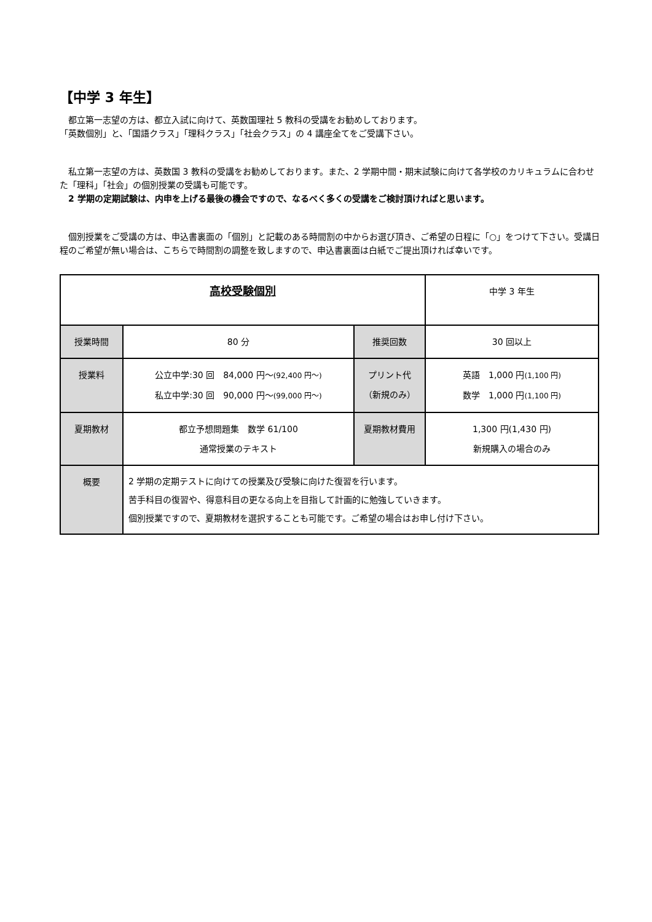【中学 3 年生】
　都立第一志望の方は、都立入試に向けて、英数国理社 5 教科の受講をお勧めしております。
「英数個別」と、「国語クラス」「理科クラス」「社会クラス」の 4 講座全てをご受講下さい。
　私立第一志望の方は、英数国 3 教科の受講をお勧めしております。また、2 学期中間・期末試験に向けて各学校のカリキュラムに合わせた「理科」「社会」の個別授業の受講も可能です。
　2 学期の定期試験は、内申を上げる最後の機会ですので、なるべく多くの受講をご検討頂ければと思います。
　個別授業をご受講の方は、申込書裏面の「個別」と記載のある時間割の中からお選び頂き、ご希望の日程に「○」をつけて下さい。受講日程のご希望が無い場合は、こちらで時間割の調整を致しますので、申込書裏面は白紙でご提出頂ければ幸いです。
| 高校受験個別 | | | 中学 3 年生 |
| 授業時間 | 80 分 | 推奨回数 | 30 回以上 |
| 授業料 | 公立中学:30 回 84,000 円～ (92,400 円～) 私立中学:30 回 90,000 円～ (99,000 円～) | プリント代 （新規のみ） | 英語 1,000 円 (1,100 円) 数学 1,000 円 (1,100 円) |
| 夏期教材 | 都立予想問題集 数学 61/100 通常授業のテキスト | 夏期教材費用 | 1,300 円(1,430 円) 新規購入の場合のみ |
| 概要 | 2 学期の定期テストに向けての授業及び受験に向けた復習を行います。 苦手科目の復習や、得意科目の更なる向上を目指して計画的に勉強していきます。 個別授業ですので、夏期教材を選択することも可能です。ご希望の場合はお申し付け下さい。 | | |